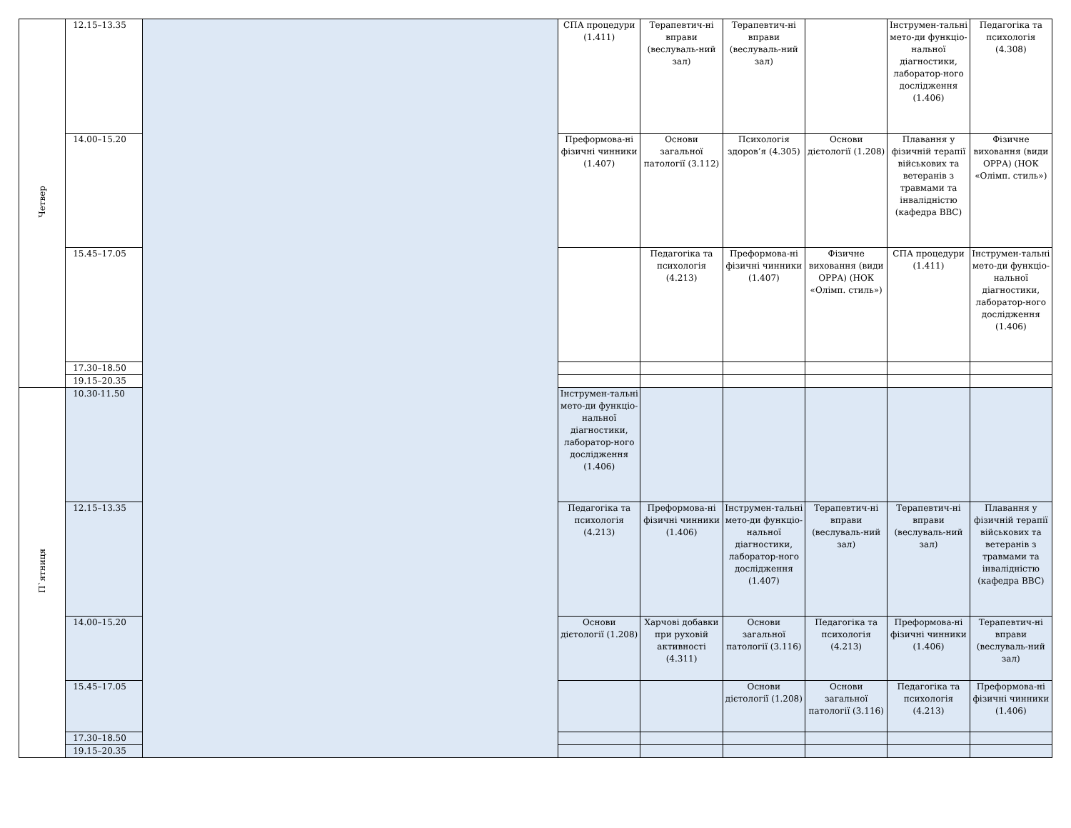| Четвер | 12.15–13.35 | | СПА процедури (1.411) | Терапевтич-ні вправи (веслуваль-ний зал) | Терапевтич-ні вправи (веслуваль-ний зал) | | Інструмен-тальні мето-ди функціо-нальної діагностики, лаборатор-ного дослідження (1.406) | Педагогіка та психологія (4.308) |
| | 14.00–15.20 | | Преформова-ні фізичні чинники (1.407) | Основи загальної патології (3.112) | Психологія здоров’я (4.305) | Основи дієтології (1.208) | Плавання у фізичній терапії військових та ветеранів з травмами та інвалідністю (кафедра ВВС) | Фізичне виховання (види ОРРА) (НОК «Олімп. стиль») |
| | 15.45–17.05 | | | Педагогіка та психологія (4.213) | Преформова-ні фізичні чинники (1.407) | Фізичне виховання (види ОРРА) (НОК «Олімп. стиль») | СПА процедури (1.411) | Інструмен-тальні мето-ди функціо-нальної діагностики, лаборатор-ного дослідження (1.406) |
| | 17.30–18.50 | | | | | | | |
| | 19.15–20.35 | | | | | | | |
| П`ятниця | 10.30-11.50 | | Інструмен-тальні мето-ди функціо-нальної діагностики, лаборатор-ного дослідження (1.406) | | | | | |
| | 12.15–13.35 | | Педагогіка та психологія (4.213) | Преформова-ні фізичні чинники (1.406) | Інструмен-тальні мето-ди функціо-нальної діагностики, лаборатор-ного дослідження (1.407) | Терапевтич-ні вправи (веслуваль-ний зал) | Терапевтич-ні вправи (веслуваль-ний зал) | Плавання у фізичній терапії військових та ветеранів з травмами та інвалідністю (кафедра ВВС) |
| | 14.00–15.20 | | Основи дієтології (1.208) | Харчові добавки при руховій активності (4.311) | Основи загальної патології (3.116) | Педагогіка та психологія (4.213) | Преформова-ні фізичні чинники (1.406) | Терапевтич-ні вправи (веслуваль-ний зал) |
| | 15.45–17.05 | | | | Основи дієтології (1.208) | Основи загальної патології (3.116) | Педагогіка та психологія (4.213) | Преформова-ні фізичні чинники (1.406) |
| | 17.30–18.50 | | | | | | | |
| | 19.15–20.35 | | | | | | | |